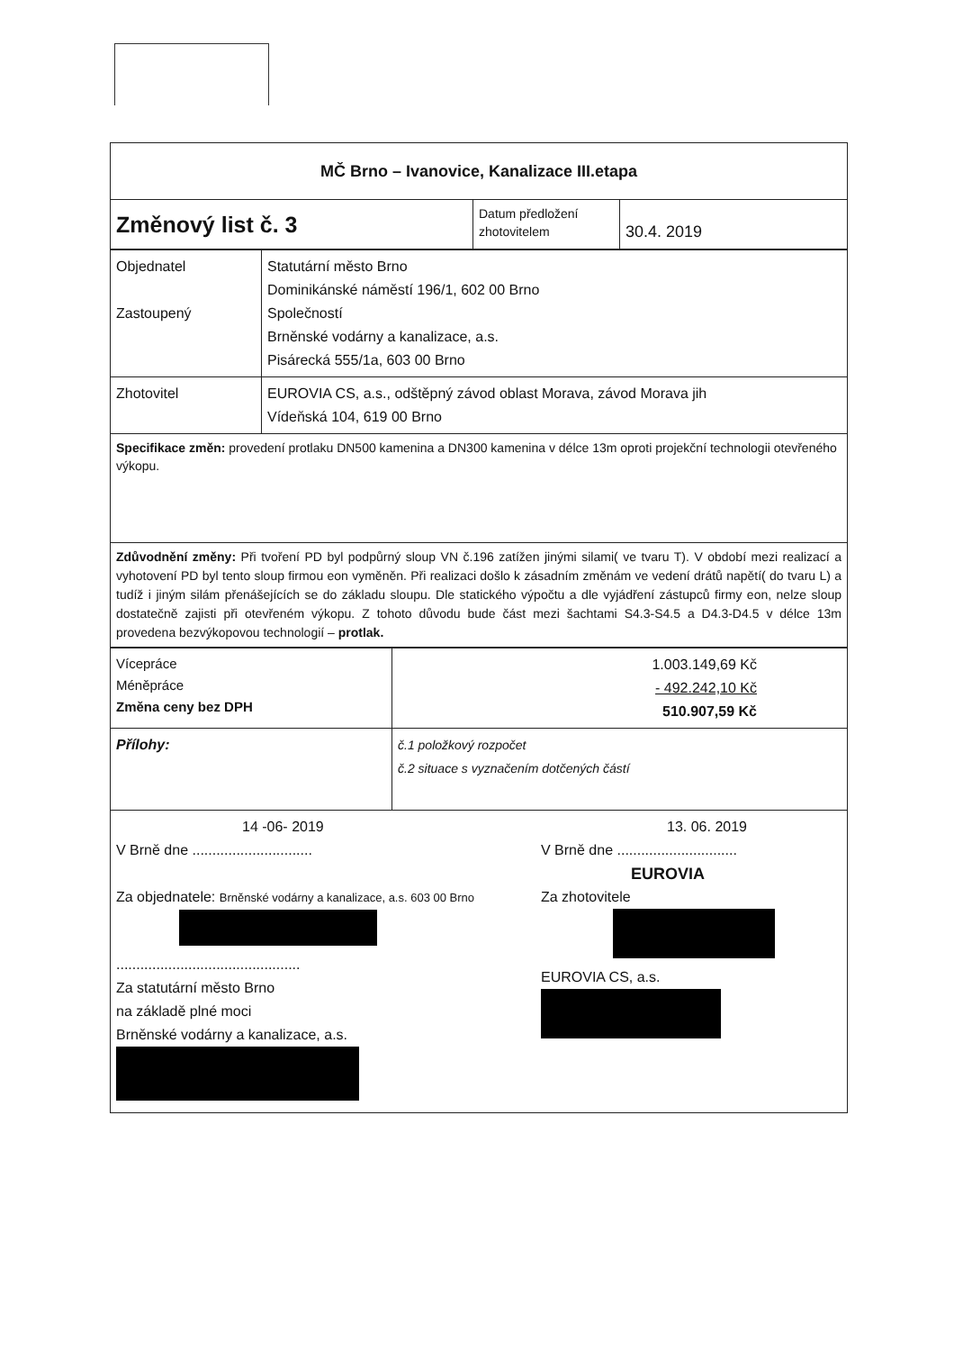| MČ Brno – Ivanovice, Kanalizace III.etapa | | |
| Změnový list č. 3 | Datum předložení zhotovitelem | 30.4. 2019 |
| Objednatel Zastoupený | Statutární město Brno Dominikánské náměstí 196/1, 602 00 Brno Společností Brněnské vodárny a kanalizace, a.s. Pisárecká 555/1a, 603 00 Brno |
| Zhotovitel | EUROVIA CS, a.s., odštěpný závod oblast Morava, závod Morava jih Vídeňská 104, 619 00 Brno |
| Specifikace změn: provedení protlaku DN500 kamenina a DN300 kamenina v délce 13m oproti projekční technologii otevřeného výkopu. | |
| Zdůvodnění změny: Při tvoření PD byl podpůrný sloup VN č.196 zatížen jinými silami( ve tvaru T). V období mezi realizací a vyhotovení PD byl tento sloup firmou eon vyměněn. Při realizaci došlo k zásadním změnám ve vedení drátů napětí( do tvaru L) a tudíž i jiným silám přenášejících se do základu sloupu. Dle statického výpočtu a dle vyjádření zástupců firmy eon, nelze sloup dostatečně zajisti při otevřeném výkopu. Z tohoto důvodu bude část mezi šachtami S4.3-S4.5 a D4.3-D4.5 v délce 13m provedena bezvýkopovou technologií – protlak. | |
| Vícepráce Méněpráce Změna ceny bez DPH | 1.003.149,69 Kč - 492.242,10 Kč 510.907,59 Kč |
| Přílohy: | č.1 položkový rozpočet č.2 situace s vyznačením dotčených částí |
| 14 -06- 2019 V Brně dne .............................. Za objednatele: Brněnské vodárny a kanalizace, a.s. 603 00 Brno .............................................. Za statutární město Brno na základě plné moci Brněnské vodárny a kanalizace, a.s. | 13. 06. 2019 V Brně dne .............................. EUROVIA Za zhotovitele EUROVIA CS, a.s. |